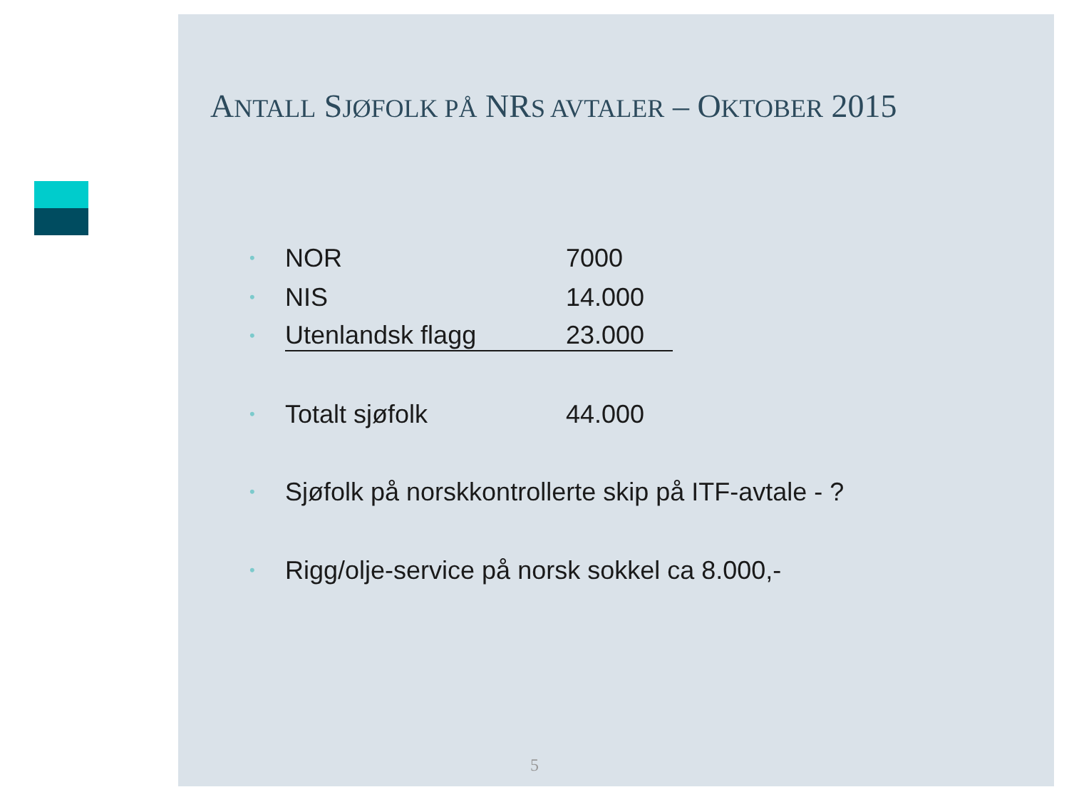ANTALL SJØFOLK PÅ NRS AVTALER – OKTOBER 2015
• NOR 7000
• NIS 14.000
• Utenlandsk flagg 23.000
• Totalt sjøfolk 44.000
• Sjøfolk på norskkontrollerte skip på ITF-avtale - ?
• Rigg/olje-service på norsk sokkel ca 8.000,-
5